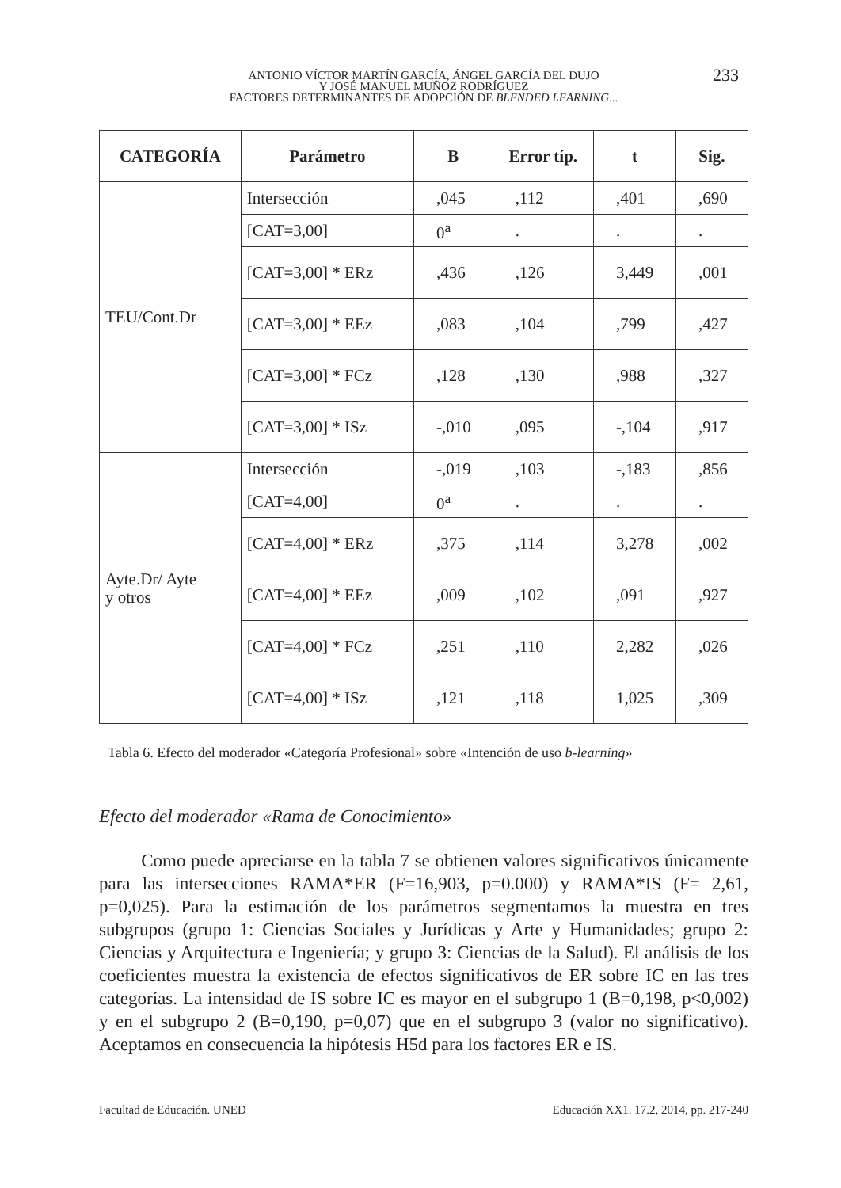ANTONIO VÍCTOR MARTÍN GARCÍA, ÁNGEL GARCÍA DEL DUJO
Y JOSÉ MANUEL MUÑOZ RODRÍGUEZ
FACTORES DETERMINANTES DE ADOPCIÓN DE BLENDED LEARNING...
233
| CATEGORÍA | Parámetro | B | Error típ. | t | Sig. |
| --- | --- | --- | --- | --- | --- |
| TEU/Cont.Dr | Intersección | ,045 | ,112 | ,401 | ,690 |
| | [CAT=3,00] | 0<sup>a</sup> | . | . | . |
| | [CAT=3,00] * ERz | ,436 | ,126 | 3,449 | ,001 |
| | [CAT=3,00] * EEz | ,083 | ,104 | ,799 | ,427 |
| | [CAT=3,00] * FCz | ,128 | ,130 | ,988 | ,327 |
| | [CAT=3,00] * ISz | -,010 | ,095 | -,104 | ,917 |
| Ayte.Dr/ Ayte y otros | Intersección | -,019 | ,103 | -,183 | ,856 |
| | [CAT=4,00] | 0<sup>a</sup> | . | . | . |
| | [CAT=4,00] * ERz | ,375 | ,114 | 3,278 | ,002 |
| | [CAT=4,00] * EEz | ,009 | ,102 | ,091 | ,927 |
| | [CAT=4,00] * FCz | ,251 | ,110 | 2,282 | ,026 |
| | [CAT=4,00] * ISz | ,121 | ,118 | 1,025 | ,309 |
Tabla 6. Efecto del moderador «Categoría Profesional» sobre «Intención de uso b-learning»
Efecto del moderador «Rama de Conocimiento»
Como puede apreciarse en la tabla 7 se obtienen valores significativos únicamente para las intersecciones RAMA*ER (F=16,903, p=0.000) y RAMA*IS (F= 2,61, p=0,025). Para la estimación de los parámetros segmentamos la muestra en tres subgrupos (grupo 1: Ciencias Sociales y Jurídicas y Arte y Humanidades; grupo 2: Ciencias y Arquitectura e Ingeniería; y grupo 3: Ciencias de la Salud). El análisis de los coeficientes muestra la existencia de efectos significativos de ER sobre IC en las tres categorías. La intensidad de IS sobre IC es mayor en el subgrupo 1 (B=0,198, p<0,002) y en el subgrupo 2 (B=0,190, p=0,07) que en el subgrupo 3 (valor no significativo). Aceptamos en consecuencia la hipótesis H5d para los factores ER e IS.
Facultad de Educación. UNED Educación XX1. 17.2, 2014, pp. 217-240